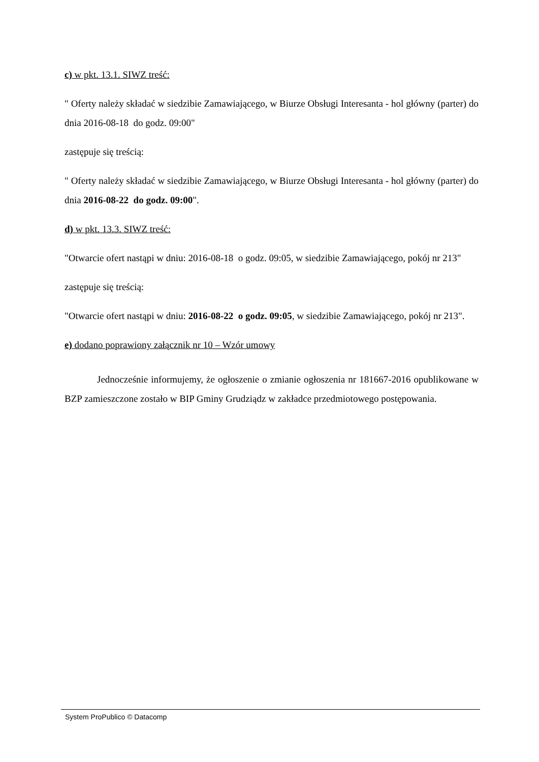c) w pkt. 13.1. SIWZ treść:
" Oferty należy składać w siedzibie Zamawiającego, w Biurze Obsługi Interesanta - hol główny (parter) do dnia 2016-08-18 do godz. 09:00"
zastępuje się treścią:
" Oferty należy składać w siedzibie Zamawiającego, w Biurze Obsługi Interesanta - hol główny (parter) do dnia 2016-08-22 do godz. 09:00".
d) w pkt. 13.3. SIWZ treść:
"Otwarcie ofert nastąpi w dniu: 2016-08-18 o godz. 09:05, w siedzibie Zamawiającego, pokój nr 213"
zastępuje się treścią:
"Otwarcie ofert nastąpi w dniu: 2016-08-22 o godz. 09:05, w siedzibie Zamawiającego, pokój nr 213".
e) dodano poprawiony załącznik nr 10 – Wzór umowy
Jednocześnie informujemy, że ogłoszenie o zmianie ogłoszenia nr 181667-2016 opublikowane w BZP zamieszczone zostało w BIP Gminy Grudziądz w zakładce przedmiotowego postępowania.
System ProPublico © Datacomp